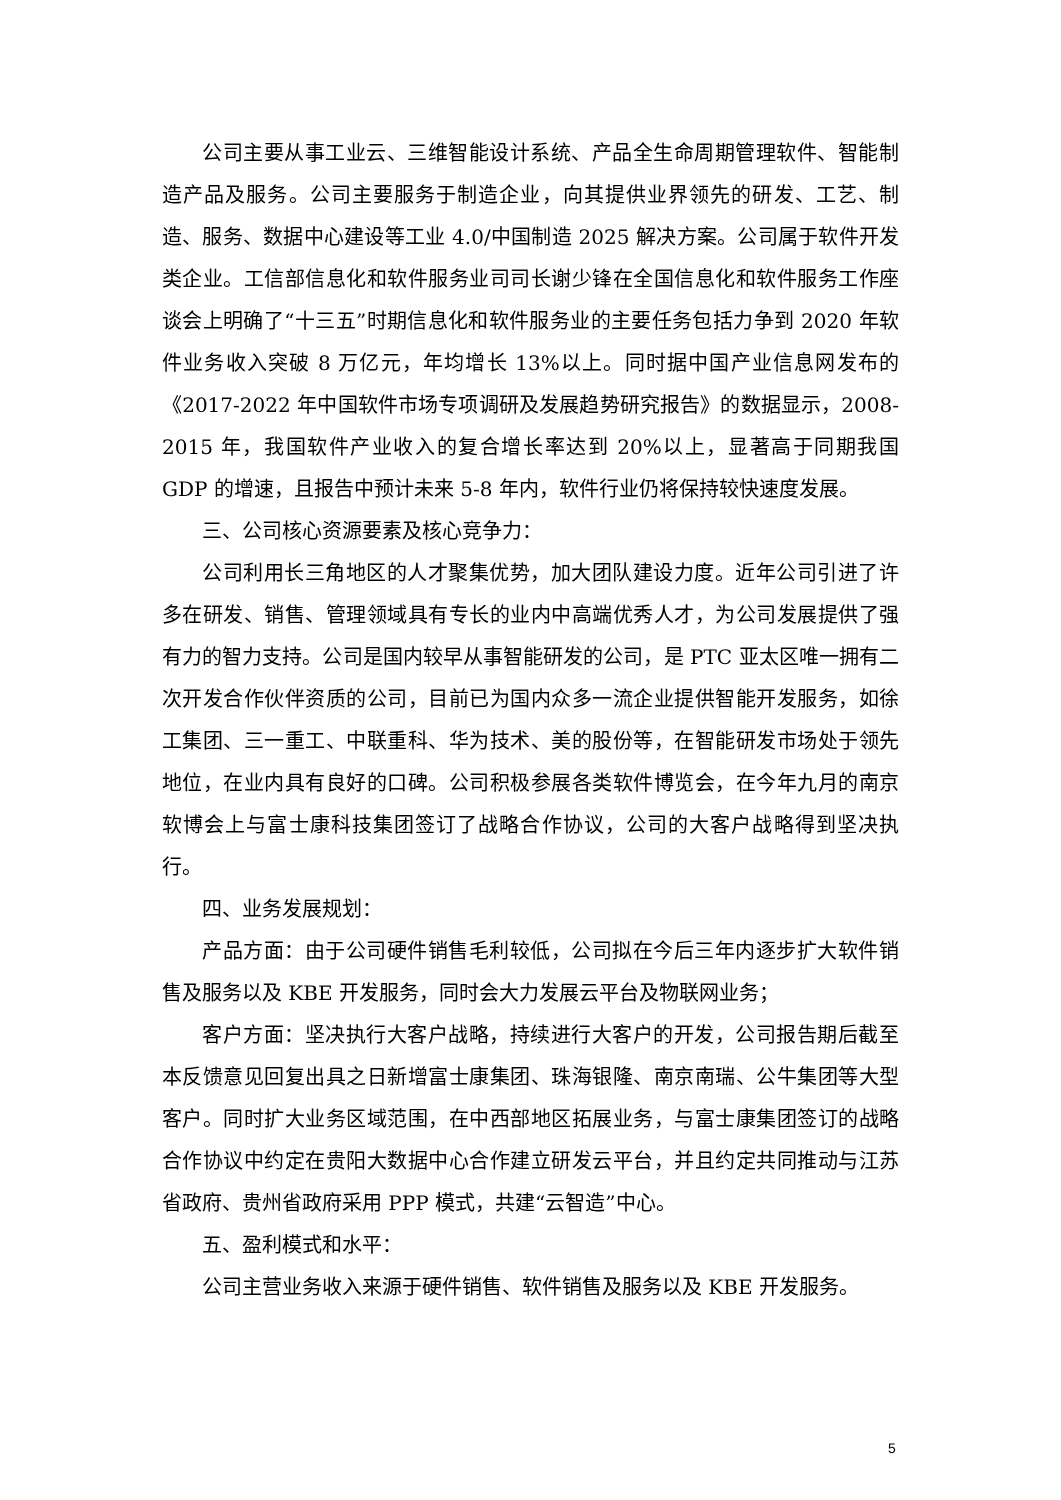公司主要从事工业云、三维智能设计系统、产品全生命周期管理软件、智能制造产品及服务。公司主要服务于制造企业，向其提供业界领先的研发、工艺、制造、服务、数据中心建设等工业 4.0/中国制造 2025 解决方案。公司属于软件开发类企业。工信部信息化和软件服务业司司长谢少锋在全国信息化和软件服务工作座谈会上明确了“十三五”时期信息化和软件服务业的主要任务包括力争到 2020 年软件业务收入突破 8 万亿元，年均增长 13%以上。同时据中国产业信息网发布的《2017-2022 年中国软件市场专项调研及发展趋势研究报告》的数据显示，2008-2015 年，我国软件产业收入的复合增长率达到 20%以上，显著高于同期我国 GDP 的增速，且报告中预计未来 5-8 年内，软件行业仍将保持较快速度发展。
三、公司核心资源要素及核心竞争力：
公司利用长三角地区的人才聚集优势，加大团队建设力度。近年公司引进了许多在研发、销售、管理领域具有专长的业内中高端优秀人才，为公司发展提供了强有力的智力支持。公司是国内较早从事智能研发的公司，是 PTC 亚太区唯一拥有二次开发合作伙伴资质的公司，目前已为国内众多一流企业提供智能开发服务，如徐工集团、三一重工、中联重科、华为技术、美的股份等，在智能研发市场处于领先地位，在业内具有良好的口碑。公司积极参展各类软件博览会，在今年九月的南京软博会上与富士康科技集团签订了战略合作协议，公司的大客户战略得到坚决执行。
四、业务发展规划：
产品方面：由于公司硬件销售毛利较低，公司拟在今后三年内逐步扩大软件销售及服务以及 KBE 开发服务，同时会大力发展云平台及物联网业务；
客户方面：坚决执行大客户战略，持续进行大客户的开发，公司报告期后截至本反馈意见回复出具之日新增富士康集团、珠海银隆、南京南瑞、公牛集团等大型客户。同时扩大业务区域范围，在中西部地区拓展业务，与富士康集团签订的战略合作协议中约定在贵阳大数据中心合作建立研发云平台，并且约定共同推动与江苏省政府、贵州省政府采用 PPP 模式，共建“云智造”中心。
五、盈利模式和水平：
公司主营业务收入来源于硬件销售、软件销售及服务以及 KBE 开发服务。
5